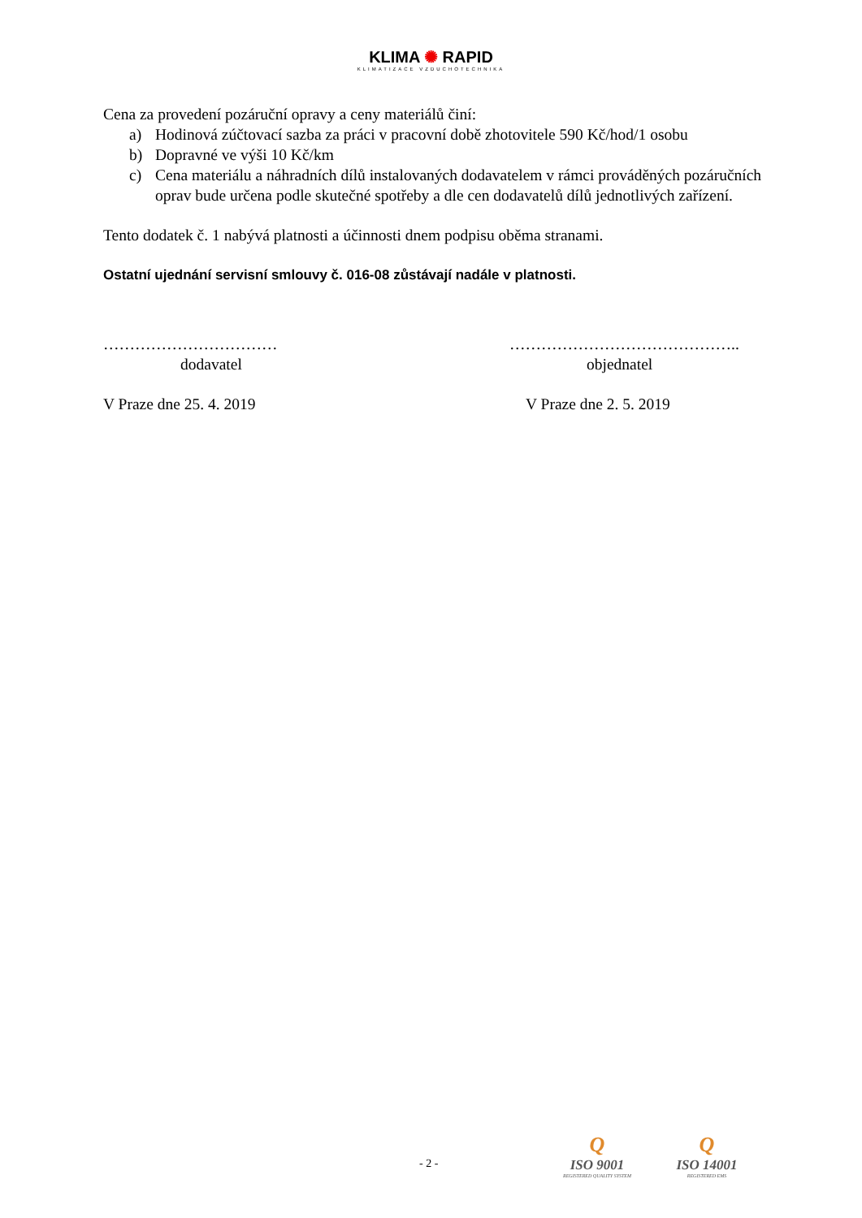KLIMA ✺ RAPID
KLIMATIZACE VZDUCHOTECHNIKA
Cena za provedení pozáruční opravy a ceny materiálů činí:
a) Hodinová zúčtovací sazba za práci v pracovní době zhotovitele 590 Kč/hod/1 osobu
b) Dopravné ve výši 10 Kč/km
c) Cena materiálu a náhradních dílů instalovaných dodavatelem v rámci prováděných pozáručních oprav bude určena podle skutečné spotřeby a dle cen dodavatelů dílů jednotlivých zařízení.
Tento dodatek č. 1 nabývá platnosti a účinnosti dnem podpisu oběma stranami.
Ostatní ujednání servisní smlouvy č. 016-08 zůstávají nadále v platnosti.
……………………………
dodavatel
……………………………………..
objednatel
V Praze dne 25. 4. 2019 V Praze dne 2. 5. 2019
- 2 -
Q
ISO 9001
REGISTERED QUALITY SYSTEM
Q
ISO 14001
REGISTERED EMS